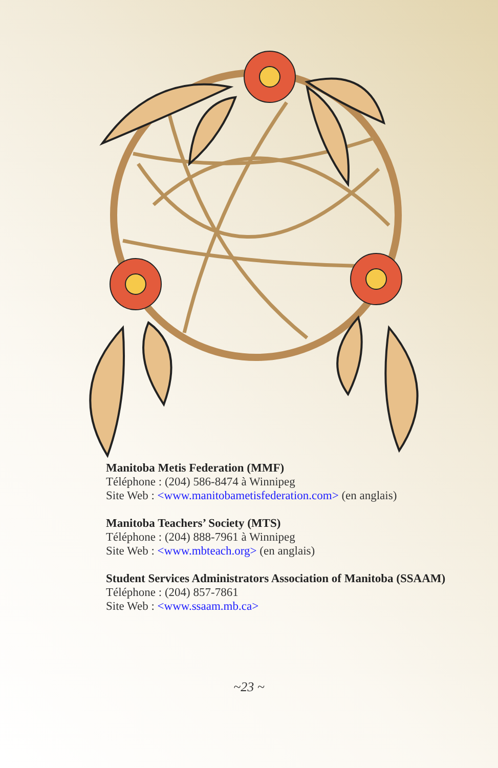Manitoba Metis Federation (MMF)
Téléphone : (204) 586-8474 à Winnipeg
Site Web : <www.manitobametisfederation.com> (en anglais)
Manitoba Teachers’ Society (MTS)
Téléphone : (204) 888-7961 à Winnipeg
Site Web : <www.mbteach.org> (en anglais)
Student Services Administrators Association of Manitoba (SSAAM)
Téléphone : (204) 857-7861
Site Web : <www.ssaam.mb.ca>
~23 ~